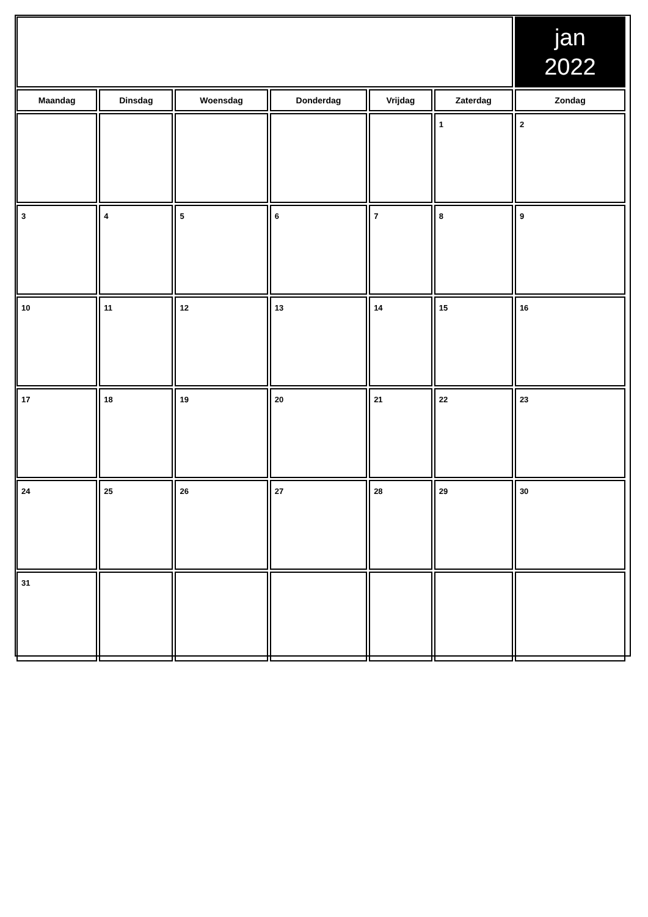| | | | | | | jan 2022 |
| Maandag | Dinsdag | Woensdag | Donderdag | Vrijdag | Zaterdag | Zondag |
| | | | | | 1 | 2 |
| 3 | 4 | 5 | 6 | 7 | 8 | 9 |
| 10 | 11 | 12 | 13 | 14 | 15 | 16 |
| 17 | 18 | 19 | 20 | 21 | 22 | 23 |
| 24 | 25 | 26 | 27 | 28 | 29 | 30 |
| 31 | | | | | | |